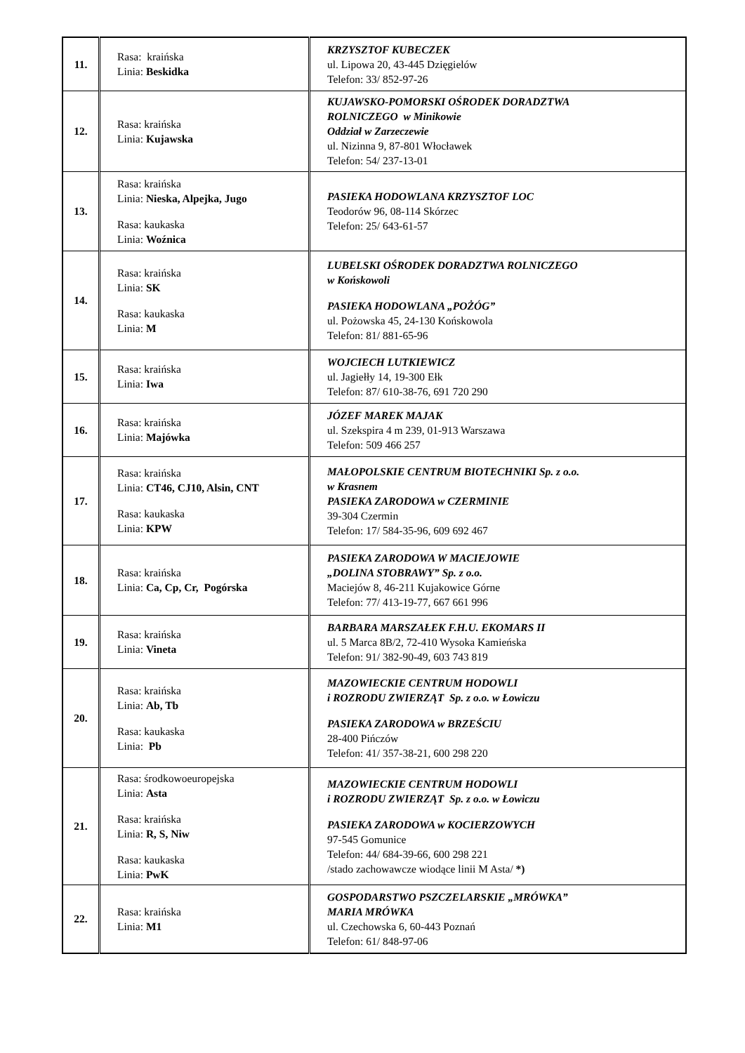| 11. | Rasa: kraińska Linia: Beskidka | KRZYSZTOF KUBECZEK ul. Lipowa 20, 43-445 Dzięgielów Telefon: 33/ 852-97-26 |
| 12. | Rasa: kraińska Linia: Kujawska | KUJAWSKO-POMORSKI OŚRODEK DORADZTWA ROLNICZEGO w Minikowie Oddział w Zarzeczewie ul. Nizinna 9, 87-801 Włocławek Telefon: 54/ 237-13-01 |
| 13. | Rasa: kraińska Linia: Nieska, Alpejka, Jugo Rasa: kaukaska Linia: Woźnica | PASIEKA HODOWLANA KRZYSZTOF LOC Teodorów 96, 08-114 Skórzec Telefon: 25/ 643-61-57 |
| 14. | Rasa: kraińska Linia: SK Rasa: kaukaska Linia: M | LUBELSKI OŚRODEK DORADZTWA ROLNICZEGO w Końskowoli PASIEKA HODOWLANA „POŻÓG” ul. Pożowska 45, 24-130 Końskowola Telefon: 81/ 881-65-96 |
| 15. | Rasa: kraińska Linia: Iwa | WOJCIECH LUTKIEWICZ ul. Jagiełły 14, 19-300 Ełk Telefon: 87/ 610-38-76, 691 720 290 |
| 16. | Rasa: kraińska Linia: Majówka | JÓZEF MAREK MAJAK ul. Szekspira 4 m 239, 01-913 Warszawa Telefon: 509 466 257 |
| 17. | Rasa: kraińska Linia: CT46, CJ10, Alsin, CNT Rasa: kaukaska Linia: KPW | MAŁOPOLSKIE CENTRUM BIOTECHNIKI Sp. z o.o. w Krasnem PASIEKA ZARODOWA w CZERMINIE 39-304 Czermin Telefon: 17/ 584-35-96, 609 692 467 |
| 18. | Rasa: kraińska Linia: Ca, Cp, Cr, Pogórska | PASIEKA ZARODOWA W MACIEJOWIE „DOLINA STOBRAWY” Sp. z o.o. Maciejów 8, 46-211 Kujakowice Górne Telefon: 77/ 413-19-77, 667 661 996 |
| 19. | Rasa: kraińska Linia: Vineta | BARBARA MARSZAŁEK F.H.U. EKOMARS II ul. 5 Marca 8B/2, 72-410 Wysoka Kamieńska Telefon: 91/ 382-90-49, 603 743 819 |
| 20. | Rasa: kraińska Linia: Ab, Tb Rasa: kaukaska Linia: Pb | MAZOWIECKIE CENTRUM HODOWLI i ROZRODU ZWIERZĄT Sp. z o.o. w Łowiczu PASIEKA ZARODOWA w BRZEŚCIU 28-400 Pińczów Telefon: 41/ 357-38-21, 600 298 220 |
| 21. | Rasa: środkowoeuropejska Linia: Asta Rasa: kraińska Linia: R, S, Niw Rasa: kaukaska Linia: PwK | MAZOWIECKIE CENTRUM HODOWLI i ROZRODU ZWIERZĄT Sp. z o.o. w Łowiczu PASIEKA ZARODOWA w KOCIERZOWYCH 97-545 Gomunice Telefon: 44/ 684-39-66, 600 298 221 /stado zachowawcze wiodące linii M Asta/ *) |
| 22. | Rasa: kraińska Linia: M1 | GOSPODARSTWO PSZCZELARSKIE „MRÓWKA” MARIA MRÓWKA ul. Czechowska 6, 60-443 Poznań Telefon: 61/ 848-97-06 |